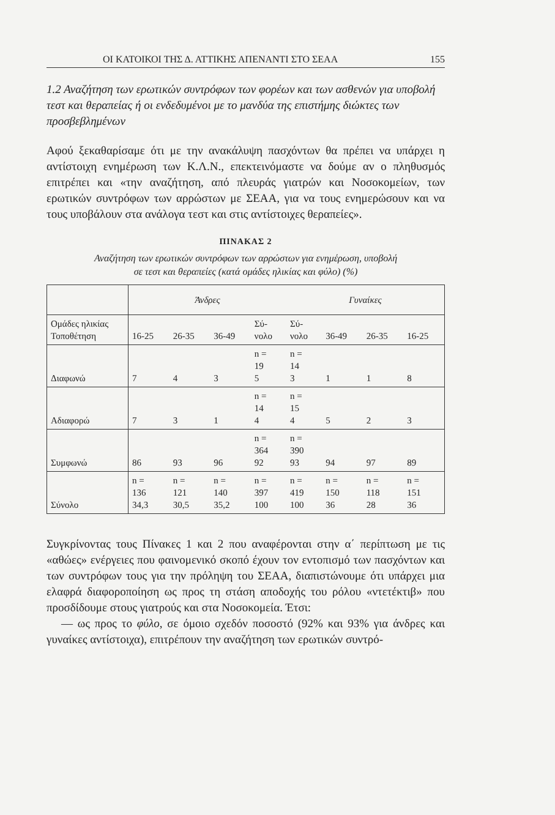ΟΙ ΚΑΤΟΙΚΟΙ ΤΗΣ Δ. ΑΤΤΙΚΗΣ ΑΠΕΝΑΝΤΙ ΣΤΟ ΣΕΑΑ 155
1.2 Αναζήτηση των ερωτικών συντρόφων των φορέων και των ασθενών για υποβολή τεστ και θεραπείας ή οι ενδεδυμένοι με το μανδύα της επιστήμης διώκτες των προσβεβλημένων
Αφού ξεκαθαρίσαμε ότι με την ανακάλυψη πασχόντων θα πρέπει να υπάρχει η αντίστοιχη ενημέρωση των Κ.Λ.Ν., επεκτεινόμαστε να δούμε αν ο πληθυσμός επιτρέπει και «την αναζήτηση, από πλευράς γιατρών και Νοσοκομείων, των ερωτικών συντρόφων των αρρώστων με ΣΕΑΑ, για να τους ενημερώσουν και να τους υποβάλουν στα ανάλογα τεστ και στις αντίστοιχες θεραπείες».
ΠΙΝΑΚΑΣ 2
Αναζήτηση των ερωτικών συντρόφων των αρρώστων για ενημέρωση, υποβολή
σε τεστ και θεραπείες (κατά ομάδες ηλικίας και φύλο) (%)
| | Άνδρες | | | | Γυναίκες | | | |
| --- | --- | --- | --- | --- | --- | --- | --- | --- |
| Ομάδες ηλικίας Τοποθέτηση | 16-25 | 26-35 | 36-49 | Σύ- νολο | Σύ- νολο | 36-49 | 26-35 | 16-25 |
| Διαφωνώ | 7 | 4 | 3 | n = 19 5 | n = 14 3 | 1 | 1 | 8 |
| Αδιαφορώ | 7 | 3 | 1 | n = 14 4 | n = 15 4 | 5 | 2 | 3 |
| Συμφωνώ | 86 | 93 | 96 | n = 364 92 | n = 390 93 | 94 | 97 | 89 |
| Σύνολο | n = 136 34,3 | n = 121 30,5 | n = 140 35,2 | n = 397 100 | n = 419 100 | n = 150 36 | n = 118 28 | n = 151 36 |
Συγκρίνοντας τους Πίνακες 1 και 2 που αναφέρονται στην α΄ περίπτωση με τις «αθώες» ενέργειες που φαινομενικό σκοπό έχουν τον εντοπισμό των πασχόντων και των συντρόφων τους για την πρόληψη του ΣΕΑΑ, διαπιστώνουμε ότι υπάρχει μια ελαφρά διαφοροποίηση ως προς τη στάση αποδοχής του ρόλου «ντετέκτιβ» που προσδίδουμε στους γιατρούς και στα Νοσοκομεία. Έτσι:
— ως προς το φύλο, σε όμοιο σχεδόν ποσοστό (92% και 93% για άνδρες και γυναίκες αντίστοιχα), επιτρέπουν την αναζήτηση των ερωτικών συντρό-